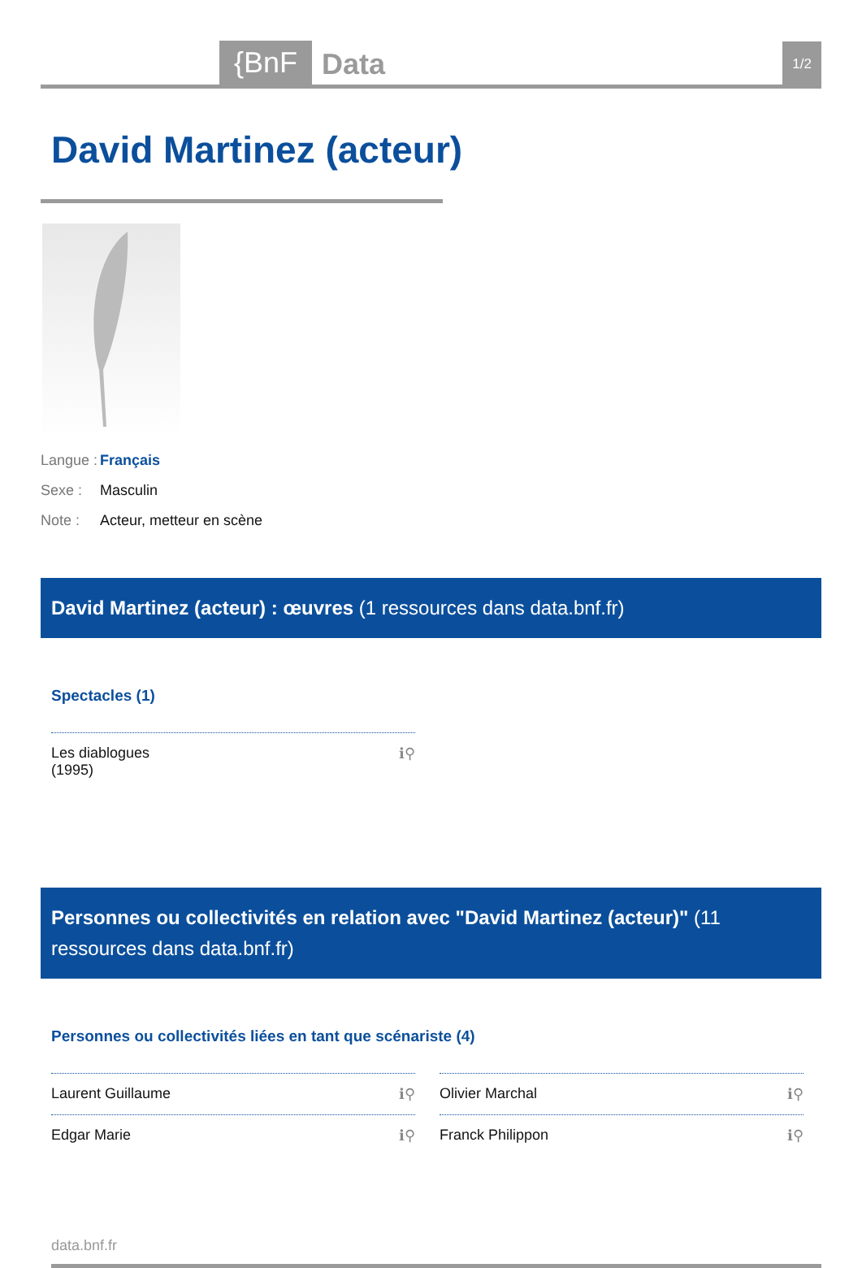{BnF Data 1/2
David Martinez (acteur)
Langue : Français
Sexe : Masculin
Note : Acteur, metteur en scène
David Martinez (acteur) : œuvres (1 ressources dans data.bnf.fr)
Spectacles (1)
Les diablogues
(1995) ℹ⚲
Personnes ou collectivités en relation avec "David Martinez (acteur)" (11 ressources dans data.bnf.fr)
Personnes ou collectivités liées en tant que scénariste (4)
Laurent Guillaume ℹ⚲ Olivier Marchal ℹ⚲
Edgar Marie ℹ⚲ Franck Philippon ℹ⚲
data.bnf.fr